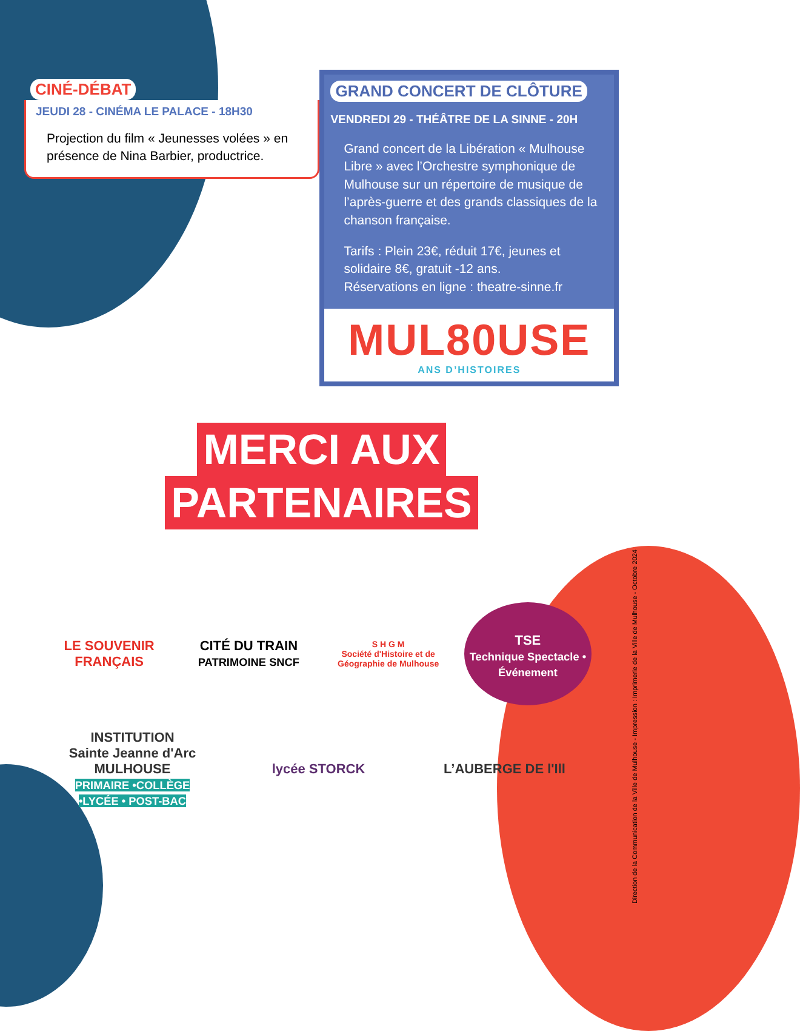CINÉ-DÉBAT
JEUDI 28 - CINÉMA LE PALACE - 18H30
Projection du film « Jeunesses volées » en présence de Nina Barbier, productrice.
GRAND CONCERT DE CLÔTURE
VENDREDI 29 - THÉÂTRE DE LA SINNE - 20H
Grand concert de la Libération « Mulhouse Libre » avec l’Orchestre symphonique de Mulhouse sur un répertoire de musique de l’après-guerre et des grands classiques de la chanson française.
Tarifs : Plein 23€, réduit 17€, jeunes et solidaire 8€, gratuit -12 ans.
Réservations en ligne : theatre-sinne.fr
MUL80USE
ANS D’HISTOIRES
MERCI AUX
PARTENAIRES
LE SOUVENIR FRANÇAIS
CITÉ DU TRAIN
PATRIMOINE SNCF
S H G M
Société d'Histoire et de Géographie de Mulhouse
TSE
Technique Spectacle • Événement
INSTITUTION Sainte Jeanne d'Arc MULHOUSE
PRIMAIRE •COLLÈGE •LYCÉE • POST-BAC
lycée STORCK
L’AUBERGE DE l'Ill
Direction de la Communication de la Ville de Mulhouse - Impression : Imprimerie de la Ville de Mulhouse - Octobre 2024